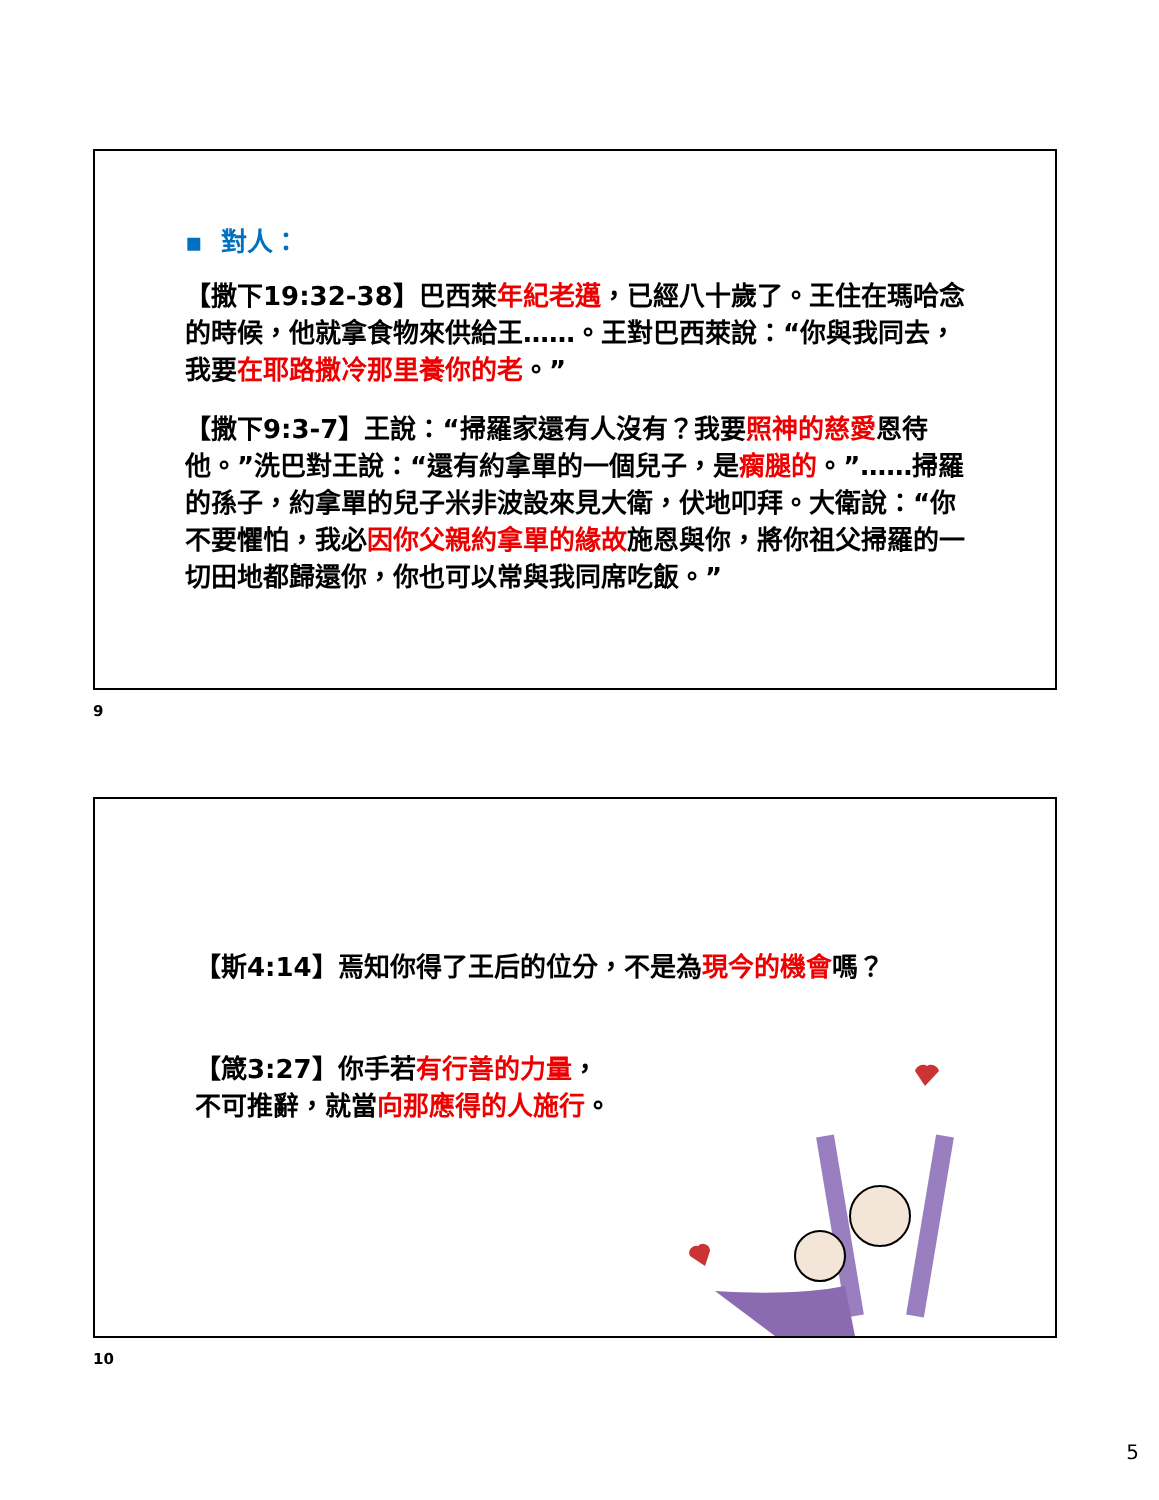▪ 對人：
【撒下19:32-38】巴西萊年紀老邁，已經八十歲了。王住在瑪哈念的時候，他就拿食物來供給王……。王對巴西萊說：“你與我同去，我要在耶路撒冷那里養你的老。”
【撒下9:3-7】王說：“掃羅家還有人沒有？我要照神的慈愛恩待他。”洗巴對王說：“還有約拿單的一個兒子，是瘸腿的。”……掃羅的孫子，約拿單的兒子米非波設來見大衛，伏地叩拜。大衛說：“你不要懼怕，我必因你父親約拿單的緣故施恩與你，將你祖父掃羅的一切田地都歸還你，你也可以常與我同席吃飯。”
9
【斯4:14】焉知你得了王后的位分，不是為現今的機會嗎？
【箴3:27】你手若有行善的力量，
不可推辭，就當向那應得的人施行。
10
5